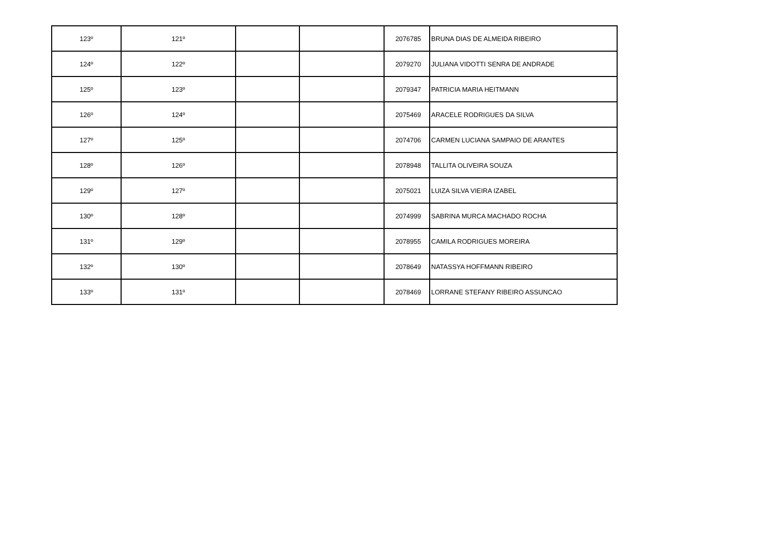| 123º | 121º | | | 2076785 | BRUNA DIAS DE ALMEIDA RIBEIRO |
| 124º | 122º | | | 2079270 | JULIANA VIDOTTI SENRA DE ANDRADE |
| 125º | 123º | | | 2079347 | PATRICIA MARIA HEITMANN |
| 126º | 124º | | | 2075469 | ARACELE RODRIGUES DA SILVA |
| 127º | 125º | | | 2074706 | CARMEN LUCIANA SAMPAIO DE ARANTES |
| 128º | 126º | | | 2078948 | TALLITA OLIVEIRA SOUZA |
| 129º | 127º | | | 2075021 | LUIZA SILVA VIEIRA IZABEL |
| 130º | 128º | | | 2074999 | SABRINA MURCA MACHADO ROCHA |
| 131º | 129º | | | 2078955 | CAMILA RODRIGUES MOREIRA |
| 132º | 130º | | | 2078649 | NATASSYA HOFFMANN RIBEIRO |
| 133º | 131º | | | 2078469 | LORRANE STEFANY RIBEIRO ASSUNCAO |